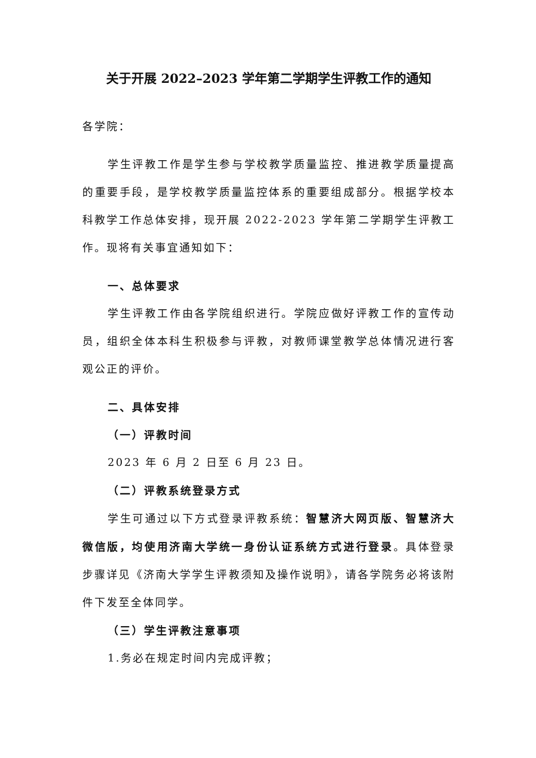关于开展 2022–2023 学年第二学期学生评教工作的通知
各学院：
学生评教工作是学生参与学校教学质量监控、推进教学质量提高的重要手段，是学校教学质量监控体系的重要组成部分。根据学校本科教学工作总体安排，现开展 2022-2023 学年第二学期学生评教工作。现将有关事宜通知如下：
一、总体要求
学生评教工作由各学院组织进行。学院应做好评教工作的宣传动员，组织全体本科生积极参与评教，对教师课堂教学总体情况进行客观公正的评价。
二、具体安排
（一）评教时间
2023 年 6 月 2 日至 6 月 23 日。
（二）评教系统登录方式
学生可通过以下方式登录评教系统：智慧济大网页版、智慧济大微信版，均使用济南大学统一身份认证系统方式进行登录。具体登录步骤详见《济南大学学生评教须知及操作说明》，请各学院务必将该附件下发至全体同学。
（三）学生评教注意事项
1.务必在规定时间内完成评教；